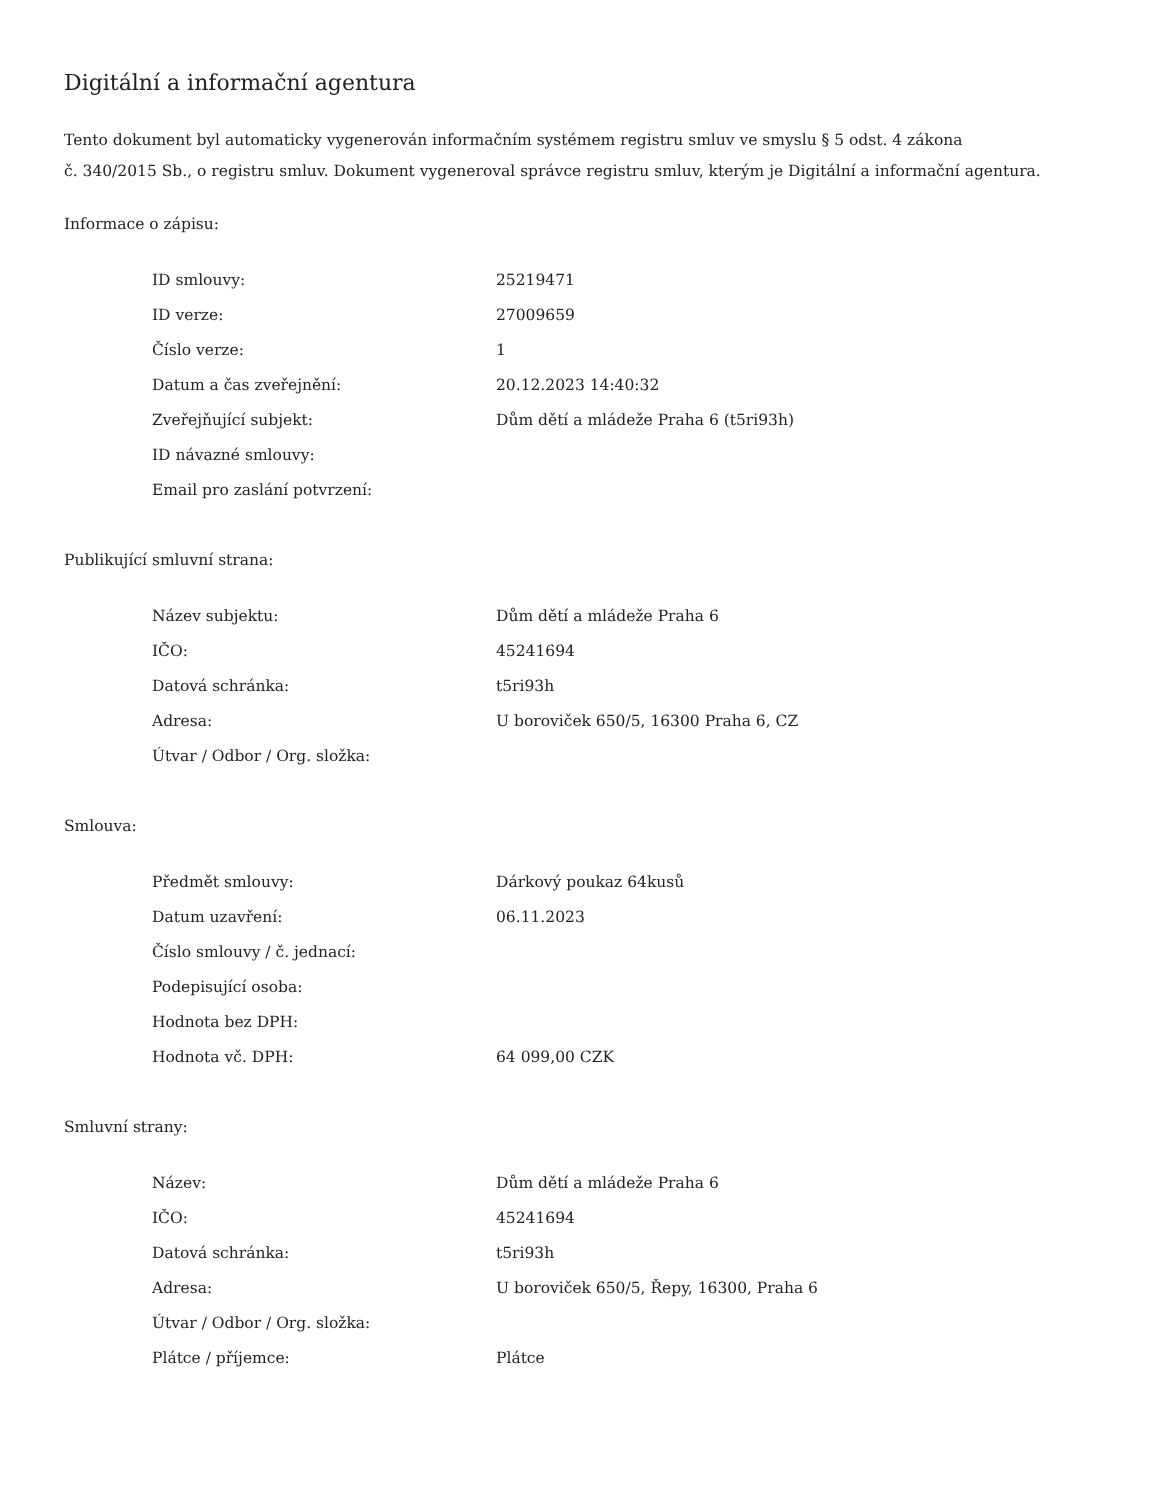Digitální a informační agentura
Tento dokument byl automaticky vygenerován informačním systémem registru smluv ve smyslu § 5 odst. 4 zákona
č. 340/2015 Sb., o registru smluv. Dokument vygeneroval správce registru smluv, kterým je Digitální a informační agentura.
Informace o zápisu:
| ID smlouvy: | 25219471 |
| ID verze: | 27009659 |
| Číslo verze: | 1 |
| Datum a čas zveřejnění: | 20.12.2023 14:40:32 |
| Zveřejňující subjekt: | Dům dětí a mládeže Praha 6 (t5ri93h) |
| ID návazné smlouvy: | |
| Email pro zaslání potvrzení: | |
Publikující smluvní strana:
| Název subjektu: | Dům dětí a mládeže Praha 6 |
| IČO: | 45241694 |
| Datová schránka: | t5ri93h |
| Adresa: | U boroviček 650/5, 16300 Praha 6, CZ |
| Útvar / Odbor / Org. složka: | |
Smlouva:
| Předmět smlouvy: | Dárkový poukaz 64kusů |
| Datum uzavření: | 06.11.2023 |
| Číslo smlouvy / č. jednací: | |
| Podepisující osoba: | |
| Hodnota bez DPH: | |
| Hodnota vč. DPH: | 64 099,00 CZK |
Smluvní strany:
| Název: | Dům dětí a mládeže Praha 6 |
| IČO: | 45241694 |
| Datová schránka: | t5ri93h |
| Adresa: | U boroviček 650/5, Řepy, 16300, Praha 6 |
| Útvar / Odbor / Org. složka: | |
| Plátce / příjemce: | Plátce |